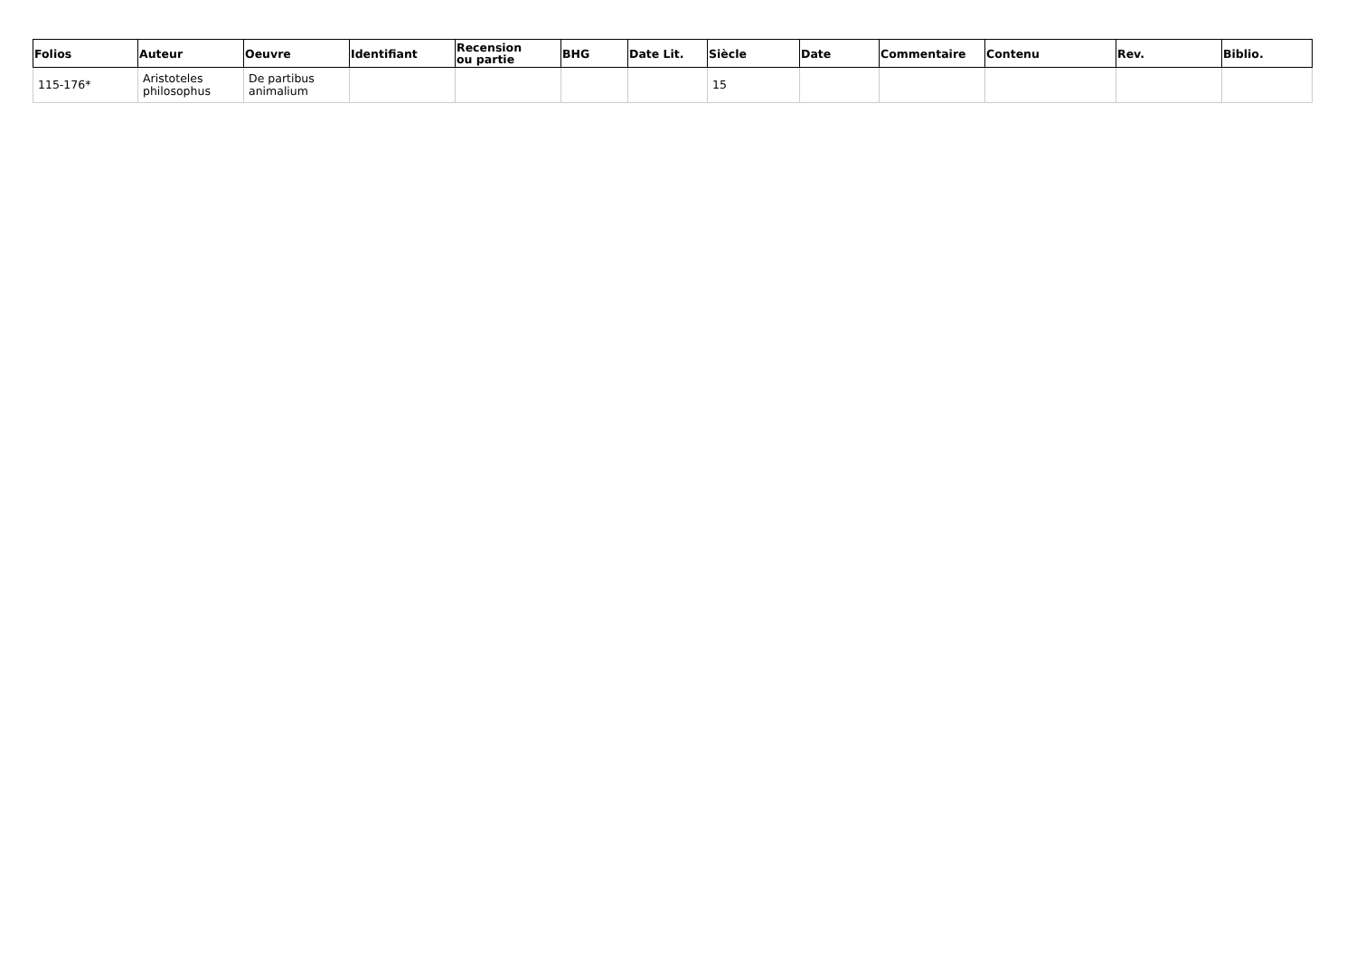| Folios | Auteur | Oeuvre | Identifiant | Recension ou partie | BHG | Date Lit. | Siècle | Date | Commentaire | Contenu | Rev. | Biblio. |
| --- | --- | --- | --- | --- | --- | --- | --- | --- | --- | --- | --- | --- |
| 115-176* | Aristoteles philosophus | De partibus animalium | | | | | 15 | | | | | |